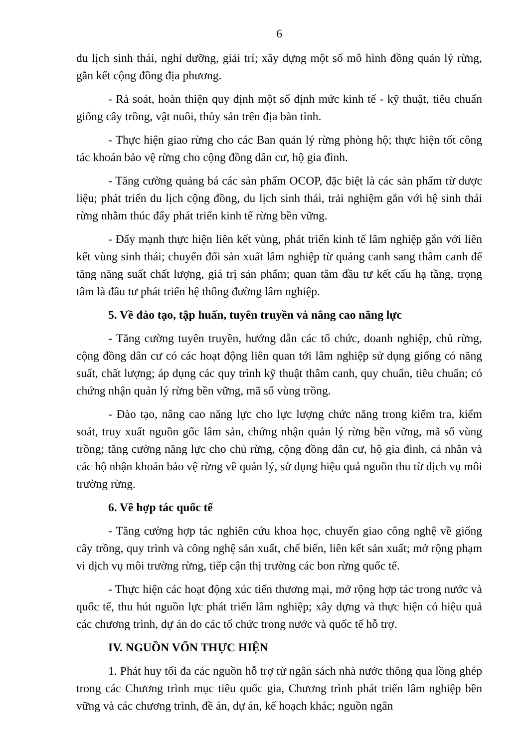6
du lịch sinh thái, nghỉ dưỡng, giải trí; xây dựng một số mô hình đồng quản lý rừng, gắn kết cộng đồng địa phương.
- Rà soát, hoàn thiện quy định một số định mức kinh tế - kỹ thuật, tiêu chuẩn giống cây trồng, vật nuôi, thủy sản trên địa bàn tỉnh.
- Thực hiện giao rừng cho các Ban quản lý rừng phòng hộ; thực hiện tốt công tác khoán bảo vệ rừng cho cộng đồng dân cư, hộ gia đình.
- Tăng cường quảng bá các sản phẩm OCOP, đặc biệt là các sản phẩm từ dược liệu; phát triển du lịch cộng đồng, du lịch sinh thái, trải nghiệm gắn với hệ sinh thái rừng nhằm thúc đẩy phát triển kinh tế rừng bền vững.
- Đẩy mạnh thực hiện liên kết vùng, phát triển kinh tế lâm nghiệp gắn với liên kết vùng sinh thái; chuyển đổi sản xuất lâm nghiệp từ quảng canh sang thâm canh để tăng năng suất chất lượng, giá trị sản phẩm; quan tâm đầu tư kết cấu hạ tầng, trọng tâm là đầu tư phát triển hệ thống đường lâm nghiệp.
5. Về đào tạo, tập huấn, tuyên truyền và nâng cao năng lực
- Tăng cường tuyên truyền, hướng dẫn các tổ chức, doanh nghiệp, chủ rừng, cộng đồng dân cư có các hoạt động liên quan tới lâm nghiệp sử dụng giống có năng suất, chất lượng; áp dụng các quy trình kỹ thuật thâm canh, quy chuẩn, tiêu chuẩn; có chứng nhận quản lý rừng bền vững, mã số vùng trồng.
- Đào tạo, nâng cao năng lực cho lực lượng chức năng trong kiểm tra, kiểm soát, truy xuất nguồn gốc lâm sản, chứng nhận quản lý rừng bền vững, mã số vùng trồng; tăng cường năng lực cho chủ rừng, cộng đồng dân cư, hộ gia đình, cá nhân và các hộ nhận khoán bảo vệ rừng về quản lý, sử dụng hiệu quả nguồn thu từ dịch vụ môi trường rừng.
6. Về hợp tác quốc tế
- Tăng cường hợp tác nghiên cứu khoa học, chuyển giao công nghệ về giống cây trồng, quy trình và công nghệ sản xuất, chế biến, liên kết sản xuất; mở rộng phạm vi dịch vụ môi trường rừng, tiếp cận thị trường các bon rừng quốc tế.
- Thực hiện các hoạt động xúc tiến thương mại, mở rộng hợp tác trong nước và quốc tế, thu hút nguồn lực phát triển lâm nghiệp; xây dựng và thực hiện có hiệu quả các chương trình, dự án do các tổ chức trong nước và quốc tế hỗ trợ.
IV. NGUỒN VỐN THỰC HIỆN
1. Phát huy tối đa các nguồn hỗ trợ từ ngân sách nhà nước thông qua lồng ghép trong các Chương trình mục tiêu quốc gia, Chương trình phát triển lâm nghiệp bền vững và các chương trình, đề án, dự án, kế hoạch khác; nguồn ngân